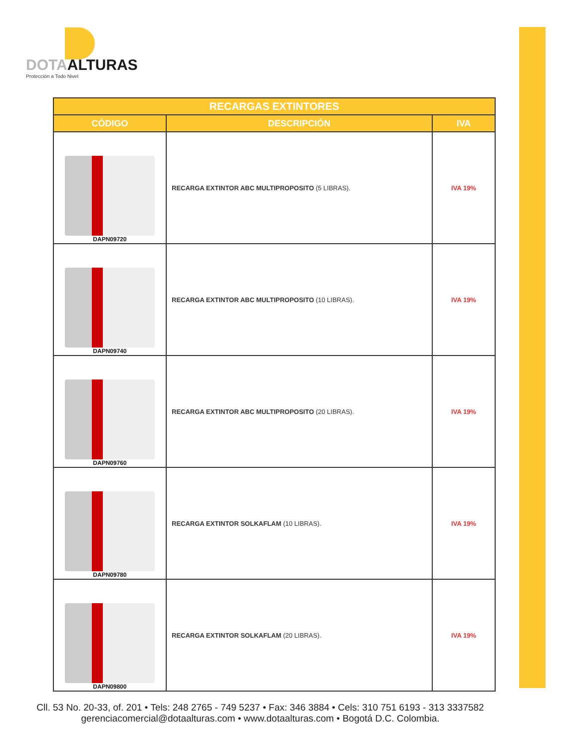DOTAALTURAS
Protección a Todo Nivel
| RECARGAS EXTINTORES | | |
| --- | --- | --- |
| CÓDIGO | DESCRIPCIÓN | IVA |
| DAPN09720 | RECARGA EXTINTOR ABC MULTIPROPOSITO (5 LIBRAS). | IVA 19% |
| DAPN09740 | RECARGA EXTINTOR ABC MULTIPROPOSITO (10 LIBRAS). | IVA 19% |
| DAPN09760 | RECARGA EXTINTOR ABC MULTIPROPOSITO (20 LIBRAS). | IVA 19% |
| DAPN09780 | RECARGA EXTINTOR SOLKAFLAM (10 LIBRAS). | IVA 19% |
| DAPN09800 | RECARGA EXTINTOR SOLKAFLAM (20 LIBRAS). | IVA 19% |
Cll. 53 No. 20-33, of. 201 • Tels: 248 2765 - 749 5237 • Fax: 346 3884 • Cels: 310 751 6193 - 313 3337582
gerenciacomercial@dotaalturas.com • www.dotaalturas.com • Bogotá D.C. Colombia.